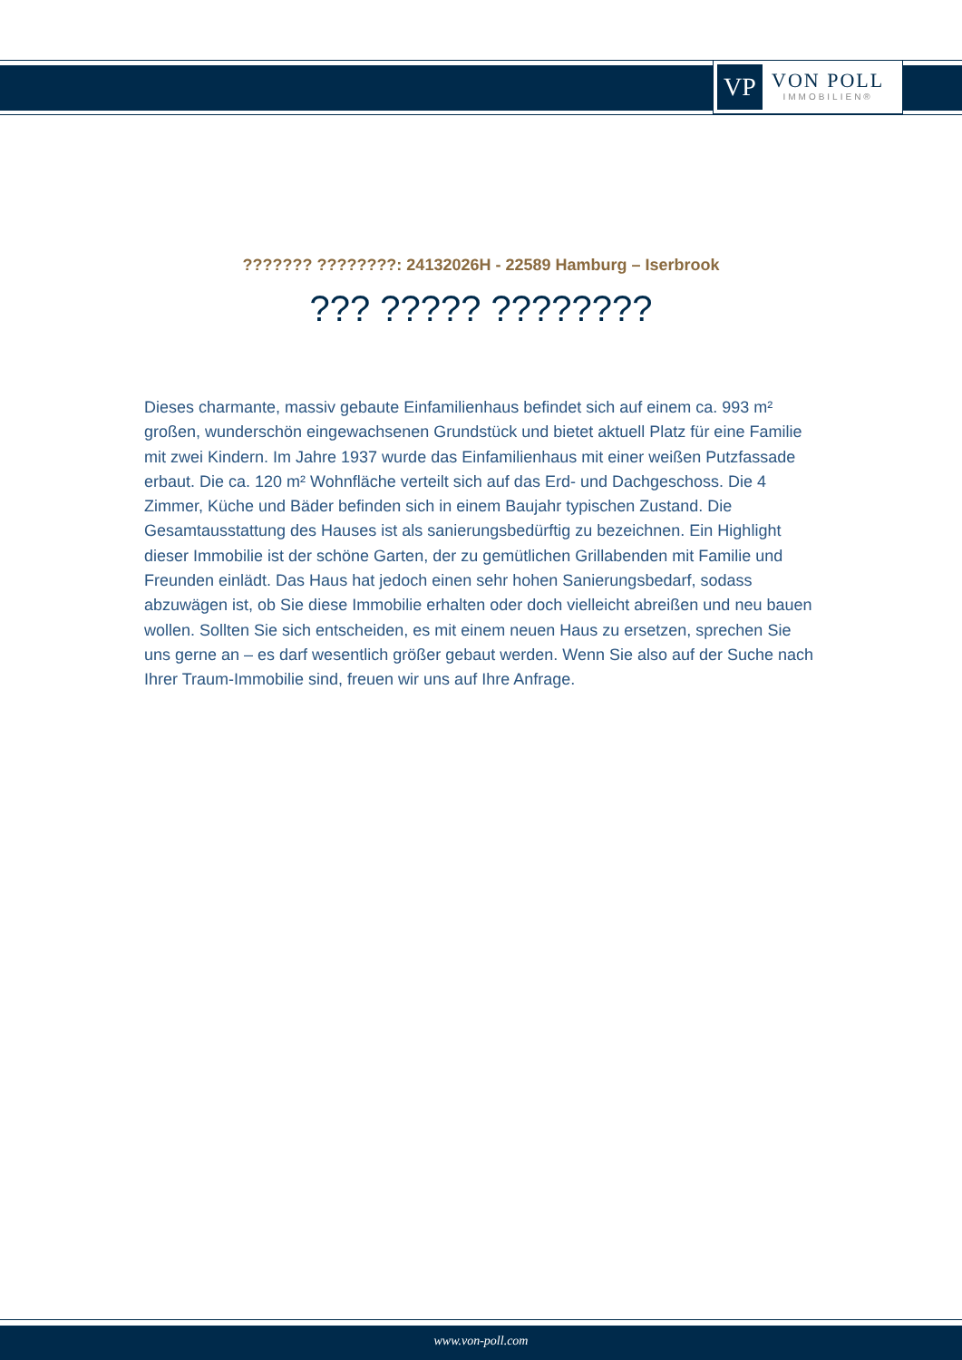VP
VON POLL
IMMOBILIEN®
??????? ????????: 24132026H - 22589 Hamburg – Iserbrook
??? ????? ????????
Dieses charmante, massiv gebaute Einfamilienhaus befindet sich auf einem ca. 993 m² großen, wunderschön eingewachsenen Grundstück und bietet aktuell Platz für eine Familie mit zwei Kindern. Im Jahre 1937 wurde das Einfamilienhaus mit einer weißen Putzfassade erbaut. Die ca. 120 m² Wohnfläche verteilt sich auf das Erd- und Dachgeschoss. Die 4 Zimmer, Küche und Bäder befinden sich in einem Baujahr typischen Zustand. Die Gesamtausstattung des Hauses ist als sanierungsbedürftig zu bezeichnen. Ein Highlight dieser Immobilie ist der schöne Garten, der zu gemütlichen Grillabenden mit Familie und Freunden einlädt. Das Haus hat jedoch einen sehr hohen Sanierungsbedarf, sodass abzuwägen ist, ob Sie diese Immobilie erhalten oder doch vielleicht abreißen und neu bauen wollen. Sollten Sie sich entscheiden, es mit einem neuen Haus zu ersetzen, sprechen Sie uns gerne an – es darf wesentlich größer gebaut werden. Wenn Sie also auf der Suche nach Ihrer Traum-Immobilie sind, freuen wir uns auf Ihre Anfrage.
www.von-poll.com